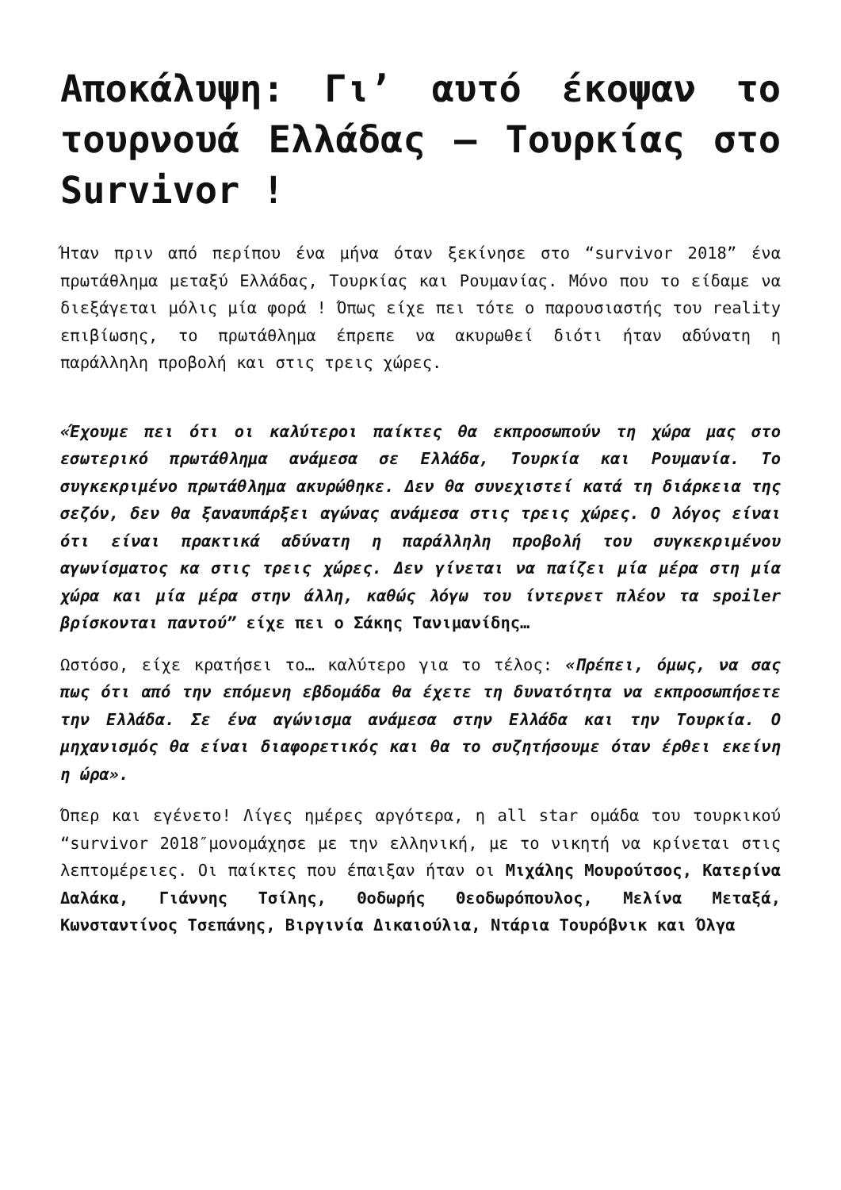Αποκάλυψη: Γι’ αυτό έκοψαν το τουρνουά Ελλάδας – Τουρκίας στο Survivor !
Ήταν πριν από περίπου ένα μήνα όταν ξεκίνησε στο “survivor 2018” ένα πρωτάθλημα μεταξύ Ελλάδας, Τουρκίας και Ρουμανίας. Μόνο που το είδαμε να διεξάγεται μόλις μία φορά ! Όπως είχε πει τότε ο παρουσιαστής του reality επιβίωσης, το πρωτάθλημα έπρεπε να ακυρωθεί διότι ήταν αδύνατη η παράλληλη προβολή και στις τρεις χώρες.
«Έχουμε πει ότι οι καλύτεροι παίκτες θα εκπροσωπούν τη χώρα μας στο εσωτερικό πρωτάθλημα ανάμεσα σε Ελλάδα, Τουρκία και Ρουμανία. Το συγκεκριμένο πρωτάθλημα ακυρώθηκε. Δεν θα συνεχιστεί κατά τη διάρκεια της σεζόν, δεν θα ξαναυπάρξει αγώνας ανάμεσα στις τρεις χώρες. Ο λόγος είναι ότι είναι πρακτικά αδύνατη η παράλληλη προβολή του συγκεκριμένου αγωνίσματος κα στις τρεις χώρες. Δεν γίνεται να παίζει μία μέρα στη μία χώρα και μία μέρα στην άλλη, καθώς λόγω του ίντερνετ πλέον τα spoiler βρίσκονται παντού” είχε πει ο Σάκης Τανιμανίδης…
Ωστόσο, είχε κρατήσει το… καλύτερο για το τέλος: «Πρέπει, όμως, να σας πως ότι από την επόμενη εβδομάδα θα έχετε τη δυνατότητα να εκπροσωπήσετε την Ελλάδα. Σε ένα αγώνισμα ανάμεσα στην Ελλάδα και την Τουρκία. Ο μηχανισμός θα είναι διαφορετικός και θα το συζητήσουμε όταν έρθει εκείνη η ώρα».
Όπερ και εγένετο! Λίγες ημέρες αργότερα, η all star ομάδα του τουρκικού “survivor 2018″μονομάχησε με την ελληνική, με το νικητή να κρίνεται στις λεπτομέρειες. Οι παίκτες που έπαιξαν ήταν οι Μιχάλης Μουρούτσος, Κατερίνα Δαλάκα, Γιάννης Τσίλης, Θοδωρής Θεοδωρόπουλος, Μελίνα Μεταξά, Κωνσταντίνος Τσεπάνης, Βιργινία Δικαιούλια, Ντάρια Τουρόβνικ και Όλγα